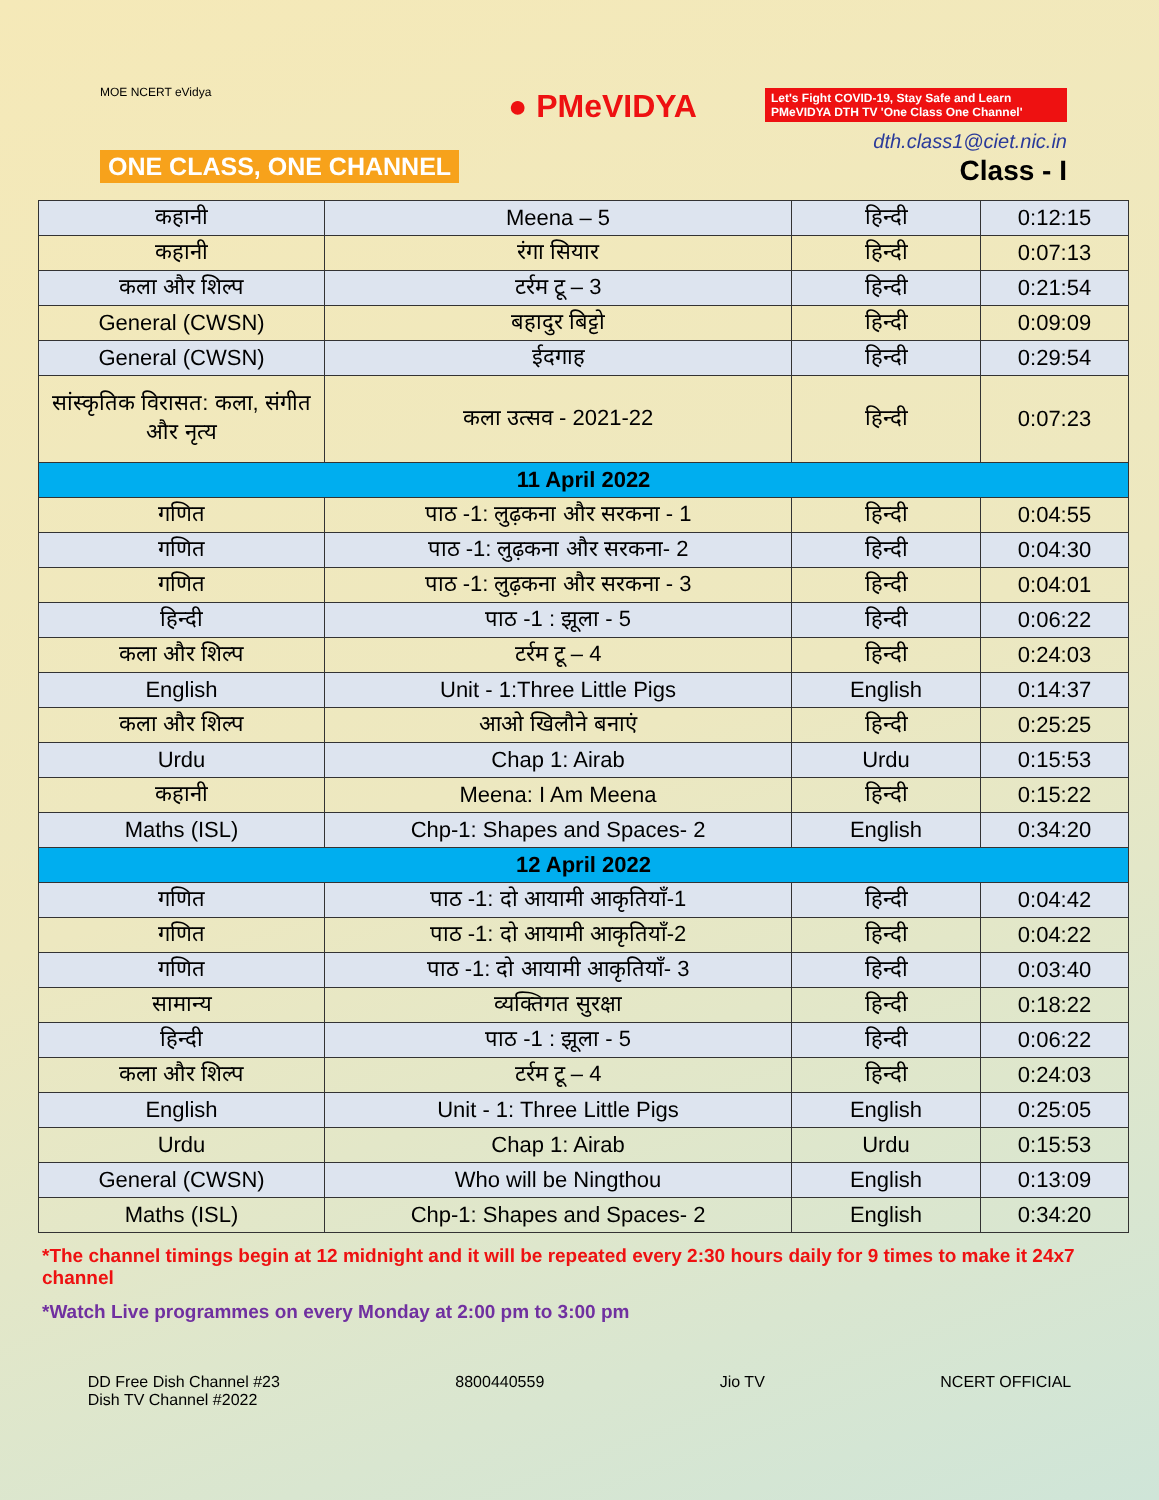MOE NCERT eVidya
ONE CLASS, ONE CHANNEL
● PMeVIDYA
Let's Fight COVID-19, Stay Safe and Learn
PMeVIDYA DTH TV 'One Class One Channel'
dth.class1@ciet.nic.in
Class - I
| कहानी | Meena – 5 | हिन्दी | 0:12:15 |
| कहानी | रंगा सियार | हिन्दी | 0:07:13 |
| कला और शिल्प | टर्रम टू – 3 | हिन्दी | 0:21:54 |
| General (CWSN) | बहादुर बिट्टो | हिन्दी | 0:09:09 |
| General (CWSN) | ईदगाह | हिन्दी | 0:29:54 |
| सांस्कृतिक विरासत: कला, संगीत और नृत्य | कला उत्सव - 2021-22 | हिन्दी | 0:07:23 |
| 11 April 2022 | | | |
| गणित | पाठ -1: लुढ़कना और सरकना - 1 | हिन्दी | 0:04:55 |
| गणित | पाठ -1: लुढ़कना और सरकना- 2 | हिन्दी | 0:04:30 |
| गणित | पाठ -1: लुढ़कना और सरकना - 3 | हिन्दी | 0:04:01 |
| हिन्दी | पाठ -1 : झूला - 5 | हिन्दी | 0:06:22 |
| कला और शिल्प | टर्रम टू – 4 | हिन्दी | 0:24:03 |
| English | Unit - 1:Three Little Pigs | English | 0:14:37 |
| कला और शिल्प | आओ खिलौने बनाएं | हिन्दी | 0:25:25 |
| Urdu | Chap 1: Airab | Urdu | 0:15:53 |
| कहानी | Meena: I Am Meena | हिन्दी | 0:15:22 |
| Maths (ISL) | Chp-1: Shapes and Spaces- 2 | English | 0:34:20 |
| 12 April 2022 | | | |
| गणित | पाठ -1: दो आयामी आकृतियाँ-1 | हिन्दी | 0:04:42 |
| गणित | पाठ -1: दो आयामी आकृतियाँ-2 | हिन्दी | 0:04:22 |
| गणित | पाठ -1: दो आयामी आकृतियाँ- 3 | हिन्दी | 0:03:40 |
| सामान्य | व्यक्तिगत सुरक्षा | हिन्दी | 0:18:22 |
| हिन्दी | पाठ -1 : झूला - 5 | हिन्दी | 0:06:22 |
| कला और शिल्प | टर्रम टू – 4 | हिन्दी | 0:24:03 |
| English | Unit - 1: Three Little Pigs | English | 0:25:05 |
| Urdu | Chap 1: Airab | Urdu | 0:15:53 |
| General (CWSN) | Who will be Ningthou | English | 0:13:09 |
| Maths (ISL) | Chp-1: Shapes and Spaces- 2 | English | 0:34:20 |
*The channel timings begin at 12 midnight and it will be repeated every 2:30 hours daily for 9 times to make it 24x7 channel
*Watch Live programmes on every Monday at 2:00 pm to 3:00 pm
DD Free Dish Channel #23
Dish TV Channel #2022
8800440559 Jio TV NCERT OFFICIAL